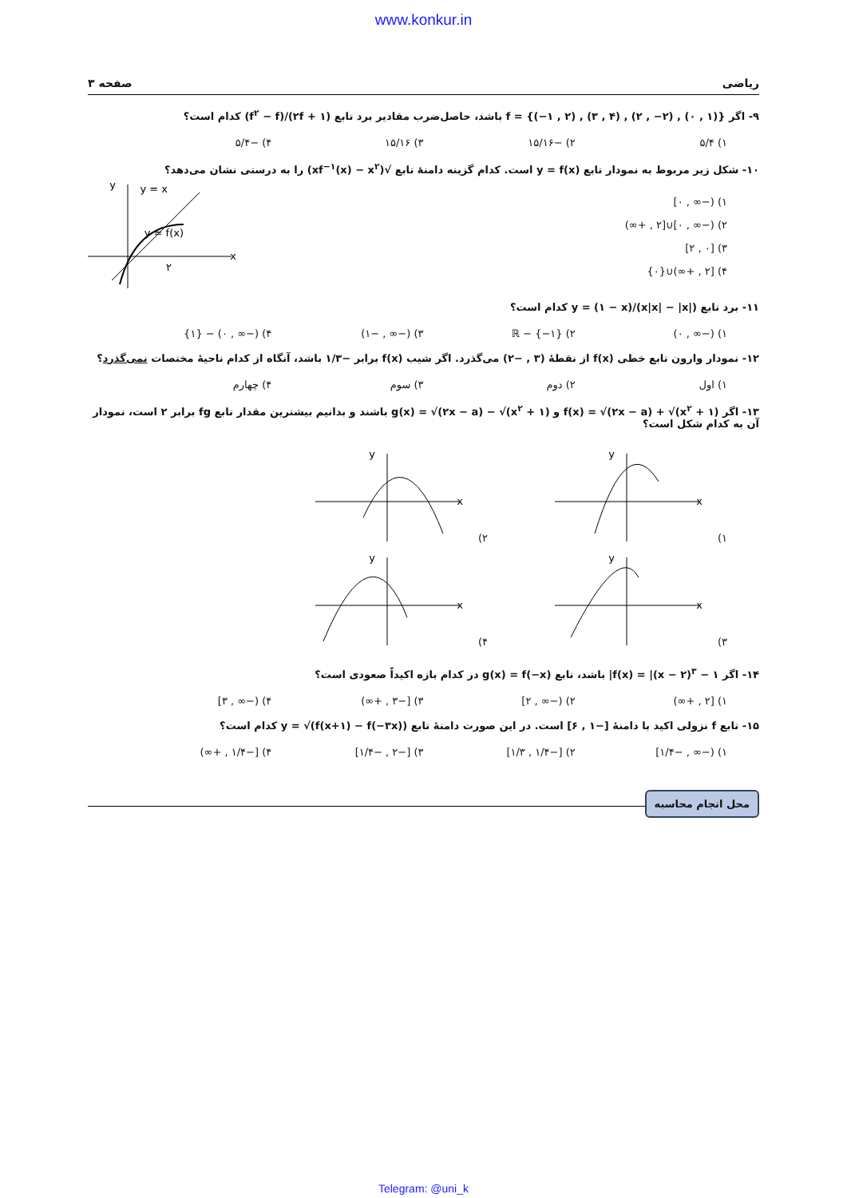www.konkur.in
ریاضی صفحه ۳
۹- اگر f = {(−۱ , ۲) , (۳ , ۴) , (۲ , −۲) , (۰ , ۱)} باشد، حاصل‌ضرب مقادیر برد تابع (۲f + ۱)/(f<sup>۲</sup> − f) کدام است؟
۱) ۵/۴ ۲) −۱۵/۱۶ ۳) ۱۵/۱۶ ۴) −۵/۴
۱۰- شکل زیر مربوط به نمودار تابع y = f(x) است. کدام گزینه دامنهٔ تابع √(xf<sup>−۱</sup>(x) − x<sup>۲</sup>) را به درستی نشان می‌دهد؟
۱) (−∞ , ۰]
۲) (−∞ , ۰]∪[۲ , +∞)
۳) [۰ , ۲]
۴) [۲ , +∞)∪{۰}
x
y
y = x
y = f(x)
۲
۱۱- برد تابع y = (۱ − x)/(x|x| − |x|) کدام است؟
۱) (−∞ , ۰) ۲) ℝ − {−۱} ۳) (−∞ , −۱) ۴) (−∞ , ۰) − {۱}
۱۲- نمودار وارون تابع خطی f(x) از نقطهٔ (۳ , −۲) می‌گذرد. اگر شیب f(x) برابر −۱/۳ باشد، آنگاه از کدام ناحیهٔ مختصات نمی‌گذرد؟
۱) اول ۲) دوم ۳) سوم ۴) چهارم
۱۳- اگر f(x) = √(۲x − a) + √(x<sup>۲</sup> + ۱) و g(x) = √(۲x − a) − √(x<sup>۲</sup> + ۱) باشند و بدانیم بیشترین مقدار تابع fg برابر ۲ است، نمودار آن به کدام شکل است؟
۱)
x
y
۲)
x
y
۳)
x
y
۴)
x
y
۱۴- اگر f(x) = |(x − ۲)<sup>۳</sup> − ۱| باشد، تابع g(x) = f(−x) در کدام بازه اکیداً صعودی است؟
۱) [۲ , +∞) ۲) (−∞ , ۲] ۳) [−۳ , +∞) ۴) (−∞ , ۳]
۱۵- تابع f نزولی اکید با دامنهٔ [−۱ , ۶] است. در این صورت دامنهٔ تابع y = √(f(x+۱) − f(−۳x)) کدام است؟
۱) (−∞ , −۱/۴] ۲) [−۱/۴ , ۱/۳] ۳) [−۲ , −۱/۴] ۴) [−۱/۴ , +∞)
محل انجام محاسبه
Telegram: @uni_k